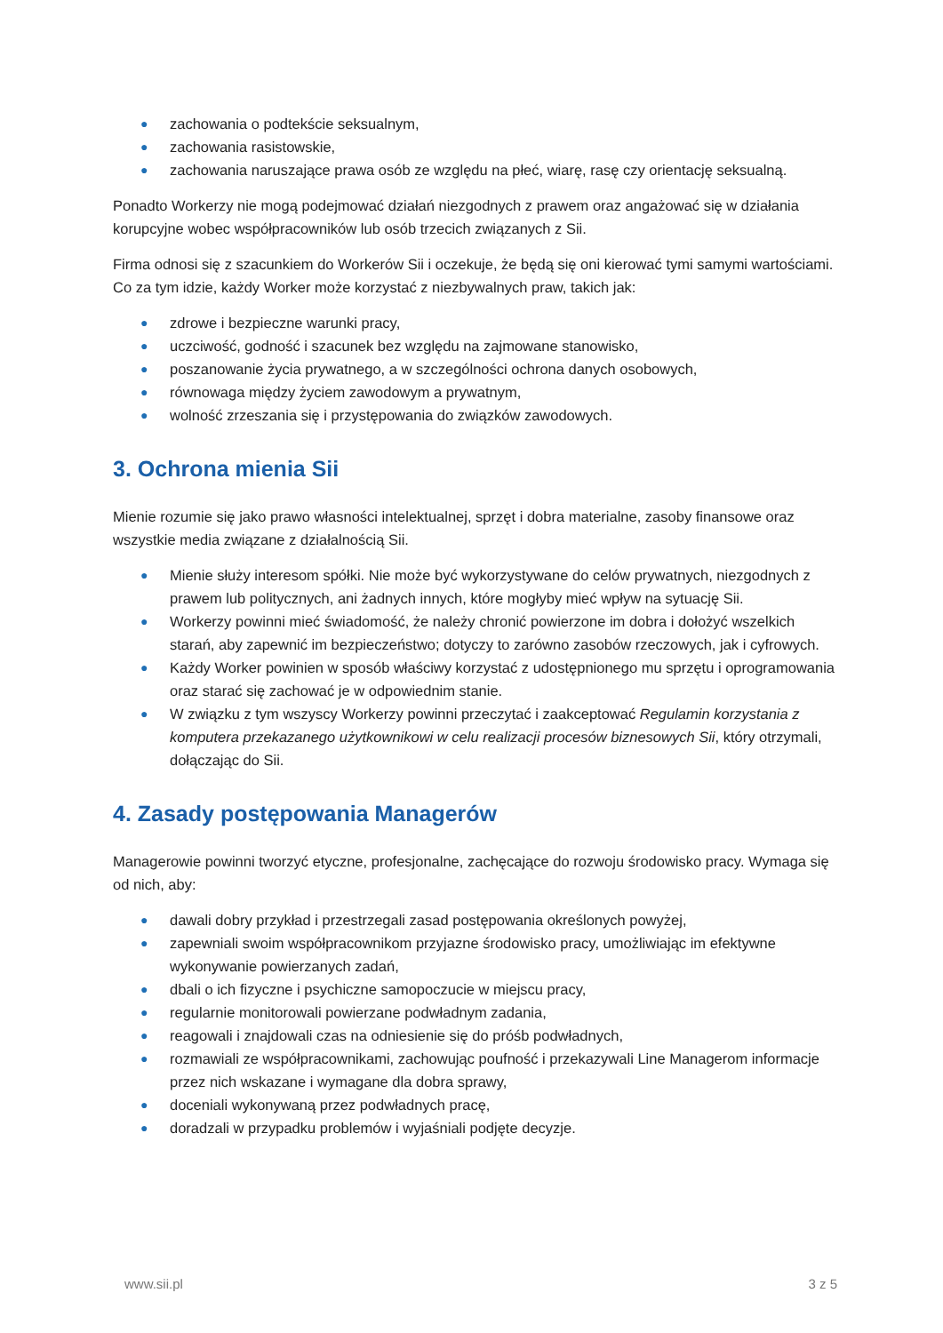● zachowania o podtekście seksualnym,
● zachowania rasistowskie,
● zachowania naruszające prawa osób ze względu na płeć, wiarę, rasę czy orientację seksualną.
Ponadto Workerzy nie mogą podejmować działań niezgodnych z prawem oraz angażować się w działania korupcyjne wobec współpracowników lub osób trzecich związanych z Sii.
Firma odnosi się z szacunkiem do Workerów Sii i oczekuje, że będą się oni kierować tymi samymi wartościami. Co za tym idzie, każdy Worker może korzystać z niezbywalnych praw, takich jak:
● zdrowe i bezpieczne warunki pracy,
● uczciwość, godność i szacunek bez względu na zajmowane stanowisko,
● poszanowanie życia prywatnego, a w szczególności ochrona danych osobowych,
● równowaga między życiem zawodowym a prywatnym,
● wolność zrzeszania się i przystępowania do związków zawodowych.
3. Ochrona mienia Sii
Mienie rozumie się jako prawo własności intelektualnej, sprzęt i dobra materialne, zasoby finansowe oraz wszystkie media związane z działalnością Sii.
● Mienie służy interesom spółki. Nie może być wykorzystywane do celów prywatnych, niezgodnych z prawem lub politycznych, ani żadnych innych, które mogłyby mieć wpływ na sytuację Sii.
● Workerzy powinni mieć świadomość, że należy chronić powierzone im dobra i dołożyć wszelkich starań, aby zapewnić im bezpieczeństwo; dotyczy to zarówno zasobów rzeczowych, jak i cyfrowych.
● Każdy Worker powinien w sposób właściwy korzystać z udostępnionego mu sprzętu i oprogramowania oraz starać się zachować je w odpowiednim stanie.
● W związku z tym wszyscy Workerzy powinni przeczytać i zaakceptować Regulamin korzystania z komputera przekazanego użytkownikowi w celu realizacji procesów biznesowych Sii, który otrzymali, dołączając do Sii.
4. Zasady postępowania Managerów
Managerowie powinni tworzyć etyczne, profesjonalne, zachęcające do rozwoju środowisko pracy. Wymaga się od nich, aby:
● dawali dobry przykład i przestrzegali zasad postępowania określonych powyżej,
● zapewniali swoim współpracownikom przyjazne środowisko pracy, umożliwiając im efektywne wykonywanie powierzanych zadań,
● dbali o ich fizyczne i psychiczne samopoczucie w miejscu pracy,
● regularnie monitorowali powierzane podwładnym zadania,
● reagowali i znajdowali czas na odniesienie się do próśb podwładnych,
● rozmawiali ze współpracownikami, zachowując poufność i przekazywali Line Managerom informacje przez nich wskazane i wymagane dla dobra sprawy,
● doceniali wykonywaną przez podwładnych pracę,
● doradzali w przypadku problemów i wyjaśniali podjęte decyzje.
www.sii.pl 3 z 5